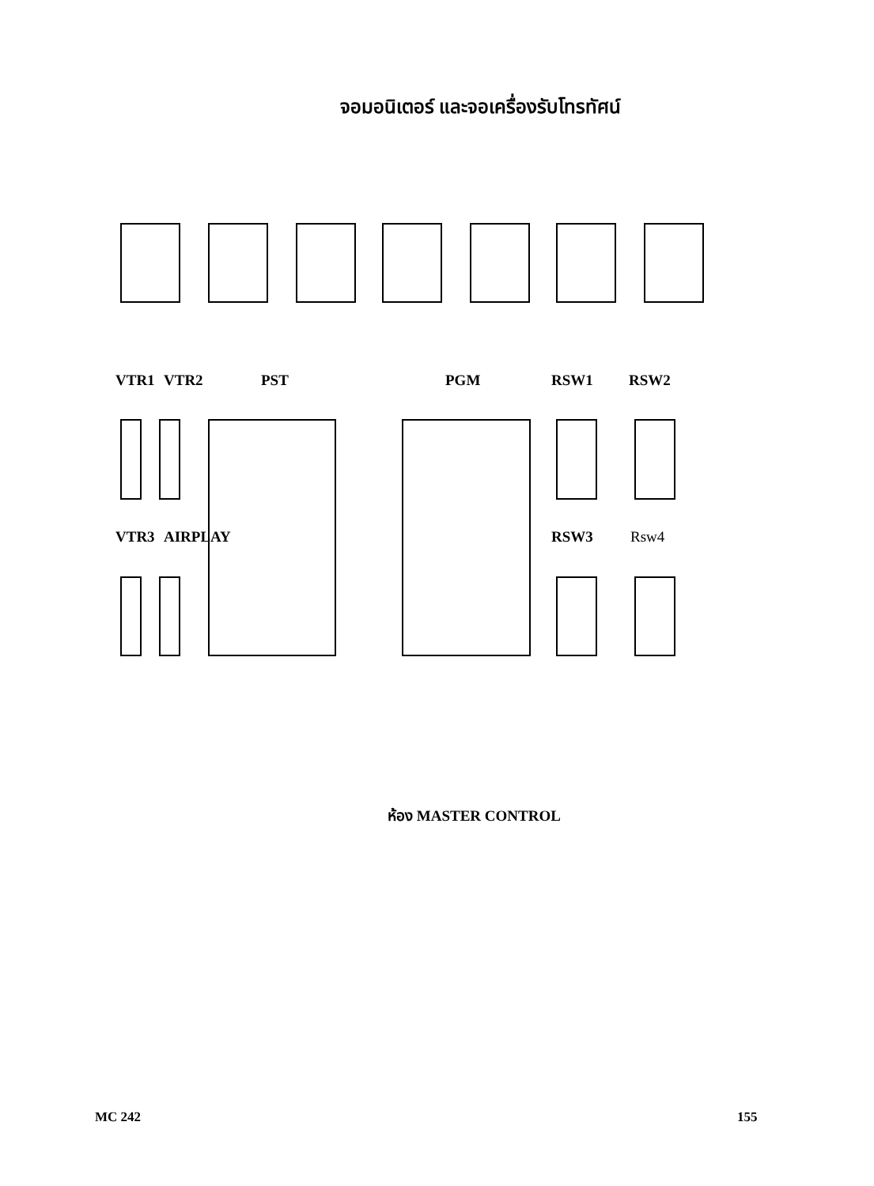จอมอนิเตอร์ และจอเครื่องรับโทรทัศน์
VTR1 VTR2 PST PGM RSW1 RSW2
VTR3 AIRPLAY RSW3 Rsw4
ห้อง MASTER CONTROL
MC 242 155